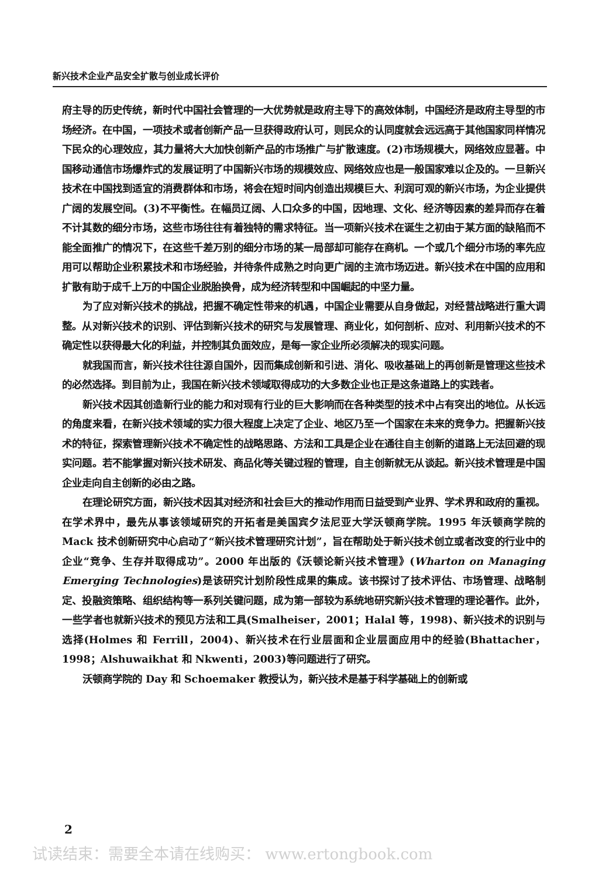新兴技术企业产品安全扩散与创业成长评价
府主导的历史传统，新时代中国社会管理的一大优势就是政府主导下的高效体制，中国经济是政府主导型的市场经济。在中国，一项技术或者创新产品一旦获得政府认可，则民众的认同度就会远远高于其他国家同样情况下民众的心理效应，其力量将大大加快创新产品的市场推广与扩散速度。(2)市场规模大，网络效应显著。中国移动通信市场爆炸式的发展证明了中国新兴市场的规模效应、网络效应也是一般国家难以企及的。一旦新兴技术在中国找到适宜的消费群体和市场，将会在短时间内创造出规模巨大、利润可观的新兴市场，为企业提供广阔的发展空间。(3)不平衡性。在幅员辽阔、人口众多的中国，因地理、文化、经济等因素的差异而存在着不计其数的细分市场，这些市场往往有着独特的需求特征。当一项新兴技术在诞生之初由于某方面的缺陷而不能全面推广的情况下，在这些千差万别的细分市场的某一局部却可能存在商机。一个或几个细分市场的率先应用可以帮助企业积累技术和市场经验，并待条件成熟之时向更广阔的主流市场迈进。新兴技术在中国的应用和扩散有助于成千上万的中国企业脱胎换骨，成为经济转型和中国崛起的中坚力量。
为了应对新兴技术的挑战，把握不确定性带来的机遇，中国企业需要从自身做起，对经营战略进行重大调整。从对新兴技术的识别、评估到新兴技术的研究与发展管理、商业化，如何剖析、应对、利用新兴技术的不确定性以获得最大化的利益，并控制其负面效应，是每一家企业所必须解决的现实问题。
就我国而言，新兴技术往往源自国外，因而集成创新和引进、消化、吸收基础上的再创新是管理这些技术的必然选择。到目前为止，我国在新兴技术领域取得成功的大多数企业也正是这条道路上的实践者。
新兴技术因其创造新行业的能力和对现有行业的巨大影响而在各种类型的技术中占有突出的地位。从长远的角度来看，在新兴技术领域的实力很大程度上决定了企业、地区乃至一个国家在未来的竞争力。把握新兴技术的特征，探索管理新兴技术不确定性的战略思路、方法和工具是企业在通往自主创新的道路上无法回避的现实问题。若不能掌握对新兴技术研发、商品化等关键过程的管理，自主创新就无从谈起。新兴技术管理是中国企业走向自主创新的必由之路。
在理论研究方面，新兴技术因其对经济和社会巨大的推动作用而日益受到产业界、学术界和政府的重视。在学术界中，最先从事该领域研究的开拓者是美国宾夕法尼亚大学沃顿商学院。1995 年沃顿商学院的 Mack 技术创新研究中心启动了“新兴技术管理研究计划”，旨在帮助处于新兴技术创立或者改变的行业中的企业“竞争、生存并取得成功”。2000 年出版的《沃顿论新兴技术管理》(Wharton on Managing Emerging Technologies)是该研究计划阶段性成果的集成。该书探讨了技术评估、市场管理、战略制定、投融资策略、组织结构等一系列关键问题，成为第一部较为系统地研究新兴技术管理的理论著作。此外，一些学者也就新兴技术的预见方法和工具(Smalheiser，2001；Halal 等，1998)、新兴技术的识别与选择(Holmes 和 Ferrill，2004)、新兴技术在行业层面和企业层面应用中的经验(Bhattacher，1998；Alshuwaikhat 和 Nkwenti，2003)等问题进行了研究。
沃顿商学院的 Day 和 Schoemaker 教授认为，新兴技术是基于科学基础上的创新或
2
试读结束：需要全本请在线购买： www.ertongbook.com